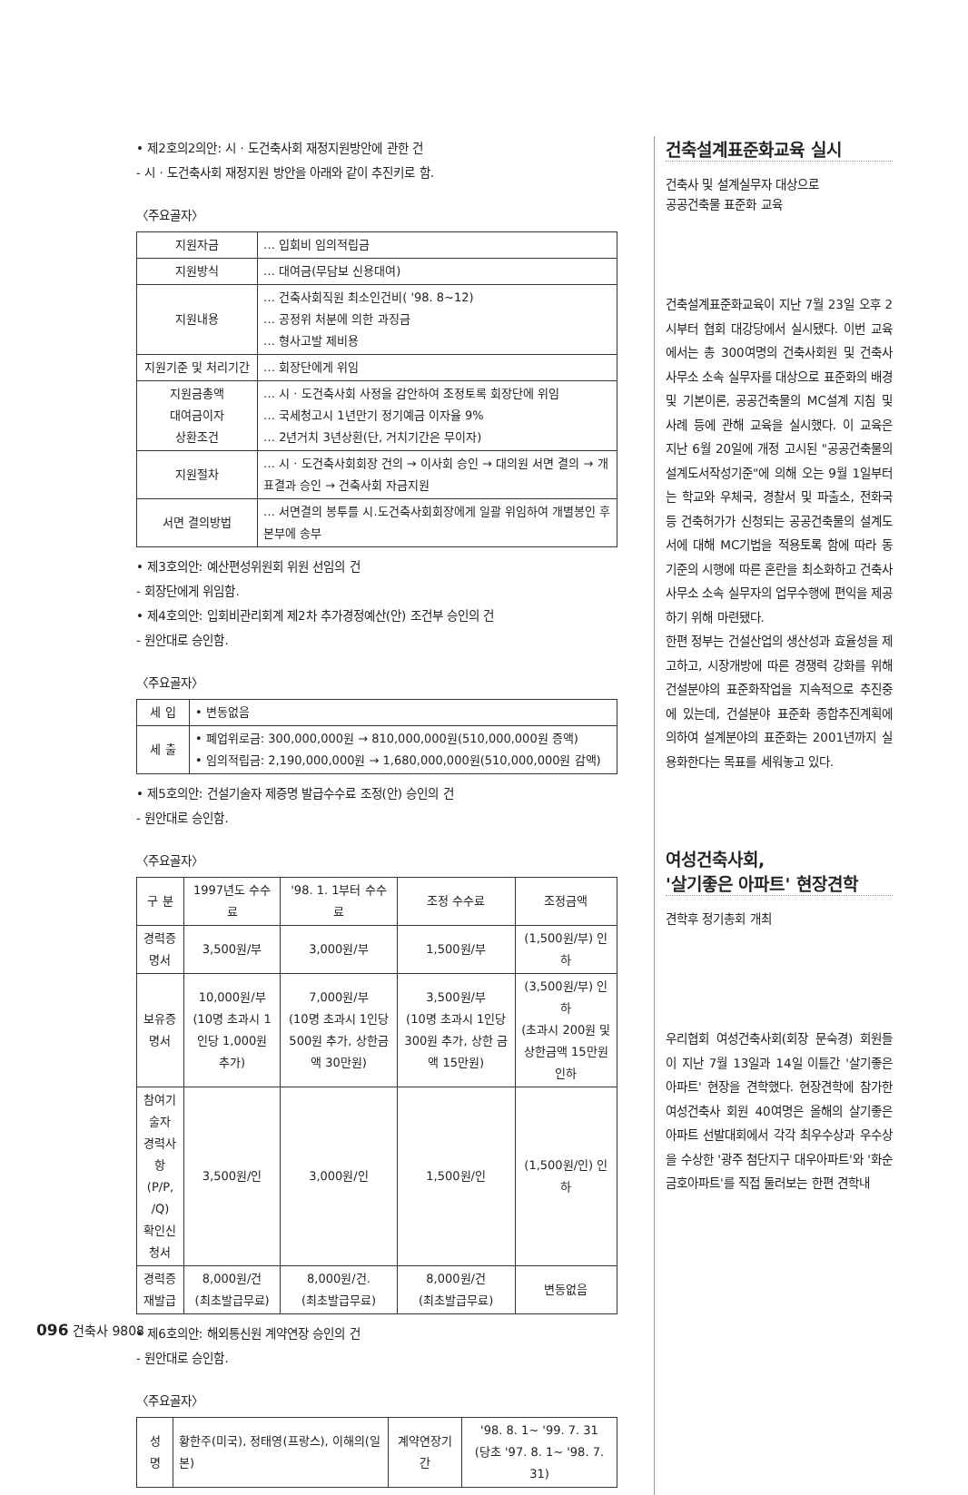• 제2호의2의안: 시 · 도건축사회 재정지원방안에 관한 건
- 시 · 도건축사회 재정지원 방안을 아래와 같이 추진키로 함.
〈주요골자〉
| 지원자금 | … 입회비 임의적립금 |
| 지원방식 | … 대여금(무담보 신용대여) |
| 지원내용 | … 건축사회직원 최소인건비( '98. 8~12) … 공정위 처분에 의한 과징금 … 형사고발 제비용 |
| 지원기준 및 처리기간 | … 회장단에게 위임 |
| 지원금총액 대여금이자 상환조건 | … 시 · 도건축사회 사정을 감안하여 조정토록 회장단에 위임 … 국세청고시 1년만기 정기예금 이자율 9% … 2년거치 3년상환(단, 거치기간은 무이자) |
| 지원절차 | … 시 · 도건축사회회장 건의 → 이사회 승인 → 대의원 서면 결의 → 개표결과 승인 → 건축사회 자금지원 |
| 서면 결의방법 | … 서면결의 봉투를 시.도건축사회회장에게 일괄 위임하여 개별봉인 후 본부에 송부 |
• 제3호의안: 예산편성위원회 위원 선임의 건
- 회장단에게 위임함.
• 제4호의안: 입회비관리회계 제2차 추가경정예산(안) 조건부 승인의 건
- 원안대로 승인함.
〈주요골자〉
| 세 입 | • 변동없음 |
| 세 출 | • 폐업위로금: 300,000,000원 → 810,000,000원(510,000,000원 증액) • 임의적립금: 2,190,000,000원 → 1,680,000,000원(510,000,000원 감액) |
• 제5호의안: 건설기술자 제증명 발급수수료 조정(안) 승인의 건
- 원안대로 승인함.
〈주요골자〉
| 구 분 | 1997년도 수수료 | '98. 1. 1부터 수수료 | 조정 수수료 | 조정금액 |
| --- | --- | --- | --- | --- |
| 경력증명서 | 3,500원/부 | 3,000원/부 | 1,500원/부 | (1,500원/부) 인하 |
| 보유증명서 | 10,000원/부 (10명 초과시 1인당 1,000원 추가) | 7,000원/부 (10명 초과시 1인당 500원 추가, 상한금액 30만원) | 3,500원/부 (10명 초과시 1인당 300원 추가, 상한 금액 15만원) | (3,500원/부) 인하 (초과시 200원 및 상한금액 15만원 인하 |
| 참여기술자 경력사항 (P/P, /Q) 확인신청서 | 3,500원/인 | 3,000원/인 | 1,500원/인 | (1,500원/인) 인하 |
| 경력증 재발급 | 8,000원/건 (최초발급무료) | 8,000원/건. (최초발급무료) | 8,000원/건 (최초발급무료) | 변동없음 |
• 제6호의안: 해외통신원 계약연장 승인의 건
- 원안대로 승인함.
〈주요골자〉
| 성 명 | 황한주(미국), 정태영(프랑스), 이해의(일본) | 계약연장기간 | '98. 8. 1~ '99. 7. 31 (당초 '97. 8. 1~ '98. 7. 31) |
건축설계표준화교육 실시
건축사 및 설계실무자 대상으로
공공건축물 표준화 교육
건축설계표준화교육이 지난 7월 23일 오후 2시부터 협회 대강당에서 실시됐다. 이번 교육에서는 총 300여명의 건축사회원 및 건축사사무소 소속 실무자를 대상으로 표준화의 배경 및 기본이론, 공공건축물의 MC설계 지침 및 사례 등에 관해 교육을 실시했다. 이 교육은 지난 6월 20일에 개정 고시된 "공공건축물의설계도서작성기준"에 의해 오는 9월 1일부터는 학교와 우체국, 경찰서 및 파출소, 전화국 등 건축허가가 신청되는 공공건축물의 설계도서에 대해 MC기법을 적용토록 함에 따라 동기준의 시행에 따른 혼란을 최소화하고 건축사사무소 소속 실무자의 업무수행에 편익을 제공하기 위해 마련됐다.
한편 정부는 건설산업의 생산성과 효율성을 제고하고, 시장개방에 따른 경쟁력 강화를 위해 건설분야의 표준화작업을 지속적으로 추진중에 있는데, 건설분야 표준화 종합추진계획에 의하여 설계분야의 표준화는 2001년까지 실용화한다는 목표를 세워놓고 있다.
여성건축사회,
'살기좋은 아파트' 현장견학
견학후 정기총회 개최
우리협회 여성건축사회(회장 문숙경) 회원들이 지난 7월 13일과 14일 이틀간 '살기좋은 아파트' 현장을 견학했다. 현장견학에 참가한 여성건축사 회원 40여명은 올해의 살기좋은 아파트 선발대회에서 각각 최우수상과 우수상을 수상한 '광주 첨단지구 대우아파트'와 '화순 금호아파트'를 직접 둘러보는 한편 견학내
096 건축사 9808